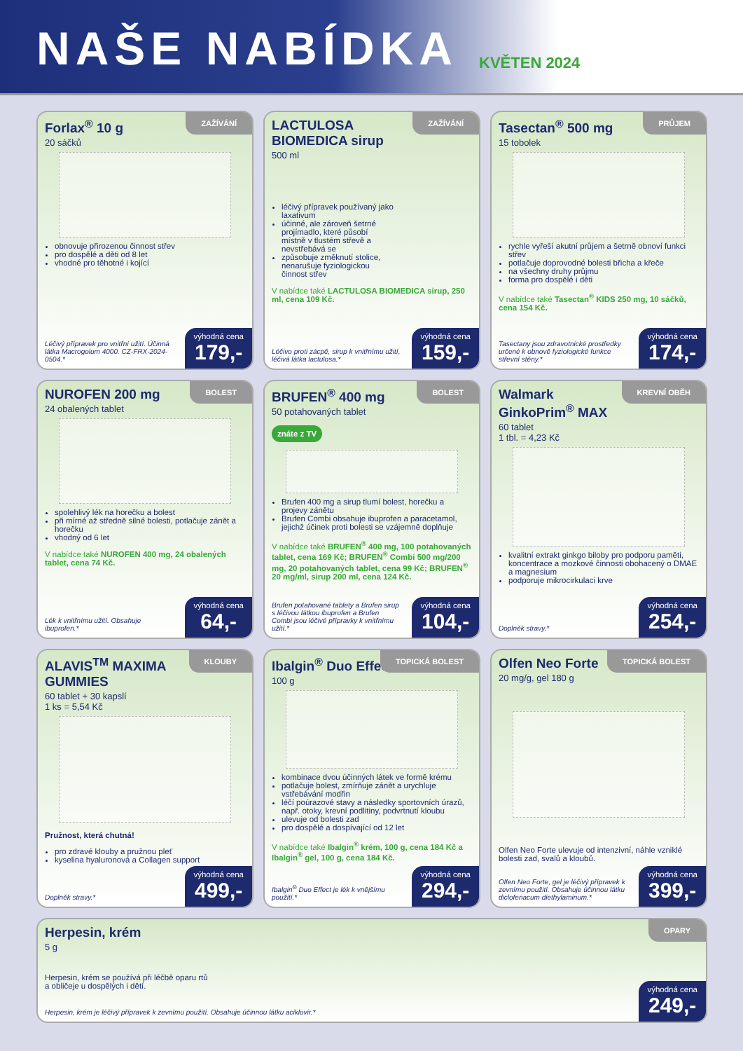NAŠE NABÍDKA
KVĚTEN 2024
ZAŽÍVÁNÍ
Forlax<sup>®</sup> 10 g
20 sáčků
obnovuje přirozenou činnost střev
pro dospělé a děti od 8 let
vhodné pro těhotné i kojící
Léčivý přípravek pro vnitřní užití. Účinná látka Macrogolum 4000. CZ-FRX-2024-0504.*
výhodná cena
179,-
ZAŽÍVÁNÍ
LACTULOSA BIOMEDICA sirup
500 ml
léčivý přípravek používaný jako laxativum
účinné, ale zároveň šetrné projímadlo, které působí místně v tlustém střevě a nevstřebává se
způsobuje změknutí stolice, nenarušuje fyziologickou činnost střev
V nabídce také LACTULOSA BIOMEDICA sirup, 250 ml, cena 109 Kč.
Léčivo proti zácpě, sirup k vnitřnímu užití, léčivá látka lactulosa.*
výhodná cena
159,-
PRŮJEM
Tasectan<sup>®</sup> 500 mg
15 tobolek
rychle vyřeší akutní průjem a šetrně obnoví funkci střev
potlačuje doprovodné bolesti břicha a křeče
na všechny druhy průjmu
forma pro dospělé i děti
V nabídce také Tasectan<sup>®</sup> KIDS 250 mg, 10 sáčků, cena 154 Kč.
Tasectany jsou zdravotnické prostředky určené k obnově fyziologické funkce střevní stěny.*
výhodná cena
174,-
BOLEST
NUROFEN 200 mg
24 obalených tablet
spolehlivý lék na horečku a bolest
při mírné až středně silné bolesti, potlačuje zánět a horečku
vhodný od 6 let
V nabídce také NUROFEN 400 mg, 24 obalených tablet, cena 74 Kč.
Lék k vnitřnímu užití. Obsahuje ibuprofen.*
výhodná cena
64,-
BOLEST
BRUFEN<sup>®</sup> 400 mg
50 potahovaných tablet
znáte z TV
Brufen 400 mg a sirup tlumí bolest, horečku a projevy zánětu
Brufen Combi obsahuje ibuprofen a paracetamol, jejichž účinek proti bolesti se vzájemně doplňuje
V nabídce také BRUFEN<sup>®</sup> 400 mg, 100 potahovaných tablet, cena 169 Kč; BRUFEN<sup>®</sup> Combi 500 mg/200 mg, 20 potahovaných tablet, cena 99 Kč; BRUFEN<sup>®</sup> 20 mg/ml, sirup 200 ml, cena 124 Kč.
Brufen potahované tablety a Brufen sirup s léčivou látkou ibuprofen a Brufen Combi jsou léčivé přípravky k vnitřnímu užití.*
výhodná cena
104,-
KREVNÍ OBĚH
Walmark GinkoPrim<sup>®</sup> MAX
60 tablet
1 tbl. = 4,23 Kč
kvalitní extrakt ginkgo biloby pro podporu paměti, koncentrace a mozkové činnosti obohacený o DMAE a magnesium
podporuje mikrocirkulaci krve
Doplněk stravy.*
výhodná cena
254,-
KLOUBY
ALAVIS<sup>TM</sup> MAXIMA GUMMIES
60 tablet + 30 kapslí
1 ks = 5,54 Kč
Pružnost, která chutná!
pro zdravé klouby a pružnou pleť
kyselina hyaluronová a Collagen support
Doplněk stravy.*
výhodná cena
499,-
TOPICKÁ BOLEST
Ibalgin<sup>®</sup> Duo Effect
100 g
kombinace dvou účinných látek ve formě krému
potlačuje bolest, zmírňuje zánět a urychluje vstřebávání modřin
léčí poúrazové stavy a následky sportovních úrazů, např. otoky, krevní podlitiny, podvrtnutí kloubu
ulevuje od bolesti zad
pro dospělé a dospívající od 12 let
V nabídce také Ibalgin<sup>®</sup> krém, 100 g, cena 184 Kč a Ibalgin<sup>®</sup> gel, 100 g, cena 184 Kč.
Ibalgin<sup>®</sup> Duo Effect je lék k vnějšímu použití.*
výhodná cena
294,-
TOPICKÁ BOLEST
Olfen Neo Forte
20 mg/g, gel 180 g
Olfen Neo Forte ulevuje od intenzivní, náhle vzniklé bolesti zad, svalů a kloubů.
Olfen Neo Forte, gel je léčivý přípravek k zevnímu použití. Obsahuje účinnou látku diclofenacum diethylaminum.*
výhodná cena
399,-
OPARY
Herpesin, krém
5 g
Herpesin, krém se používá při léčbě oparu rtů a obličeje u dospělých i dětí.
Herpesin, krém je léčivý přípravek k zevnímu použití. Obsahuje účinnou látku aciklovir.*
výhodná cena
249,-